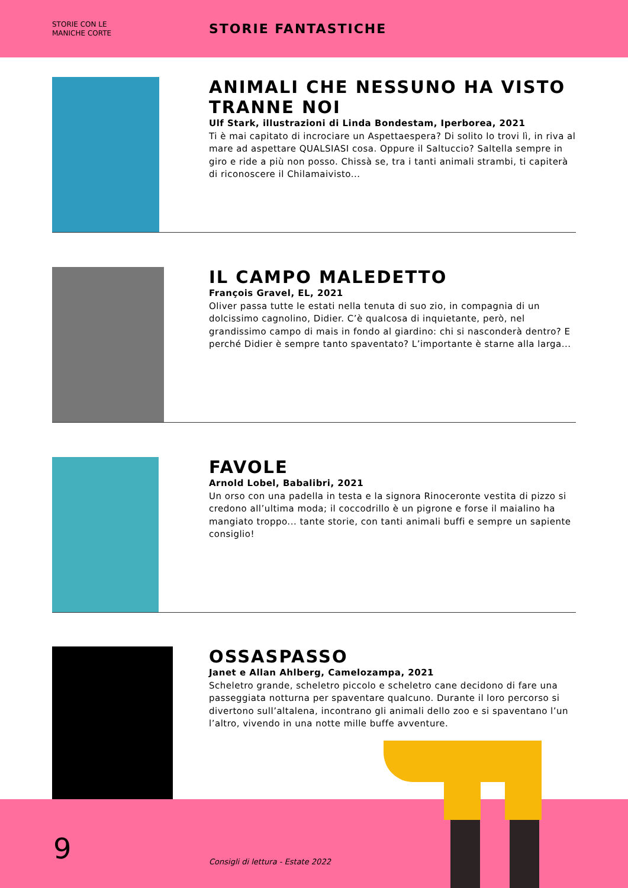STORIE CON LE
MANICHE CORTE
STORIE FANTASTICHE
ANIMALI CHE NESSUNO HA VISTO TRANNE NOI
Ulf Stark, illustrazioni di Linda Bondestam, Iperborea, 2021
Ti è mai capitato di incrociare un Aspettaespera? Di solito lo trovi lì, in riva al mare ad aspettare QUALSIASI cosa. Oppure il Saltuccio? Saltella sempre in giro e ride a più non posso. Chissà se, tra i tanti animali strambi, ti capiterà di riconoscere il Chilamaivisto...
IL CAMPO MALEDETTO
François Gravel, EL, 2021
Oliver passa tutte le estati nella tenuta di suo zio, in compagnia di un dolcissimo cagnolino, Didier. C’è qualcosa di inquietante, però, nel grandissimo campo di mais in fondo al giardino: chi si nasconderà dentro? E perché Didier è sempre tanto spaventato? L’importante è starne alla larga...
FAVOLE
Arnold Lobel, Babalibri, 2021
Un orso con una padella in testa e la signora Rinoceronte vestita di pizzo si credono all’ultima moda; il coccodrillo è un pigrone e forse il maialino ha mangiato troppo... tante storie, con tanti animali buffi e sempre un sapiente consiglio!
OSSASPASSO
Janet e Allan Ahlberg, Camelozampa, 2021
Scheletro grande, scheletro piccolo e scheletro cane decidono di fare una passeggiata notturna per spaventare qualcuno. Durante il loro percorso si divertono sull’altalena, incontrano gli animali dello zoo e si spaventano l’un l’altro, vivendo in una notte mille buffe avventure.
9
Consigli di lettura - Estate 2022